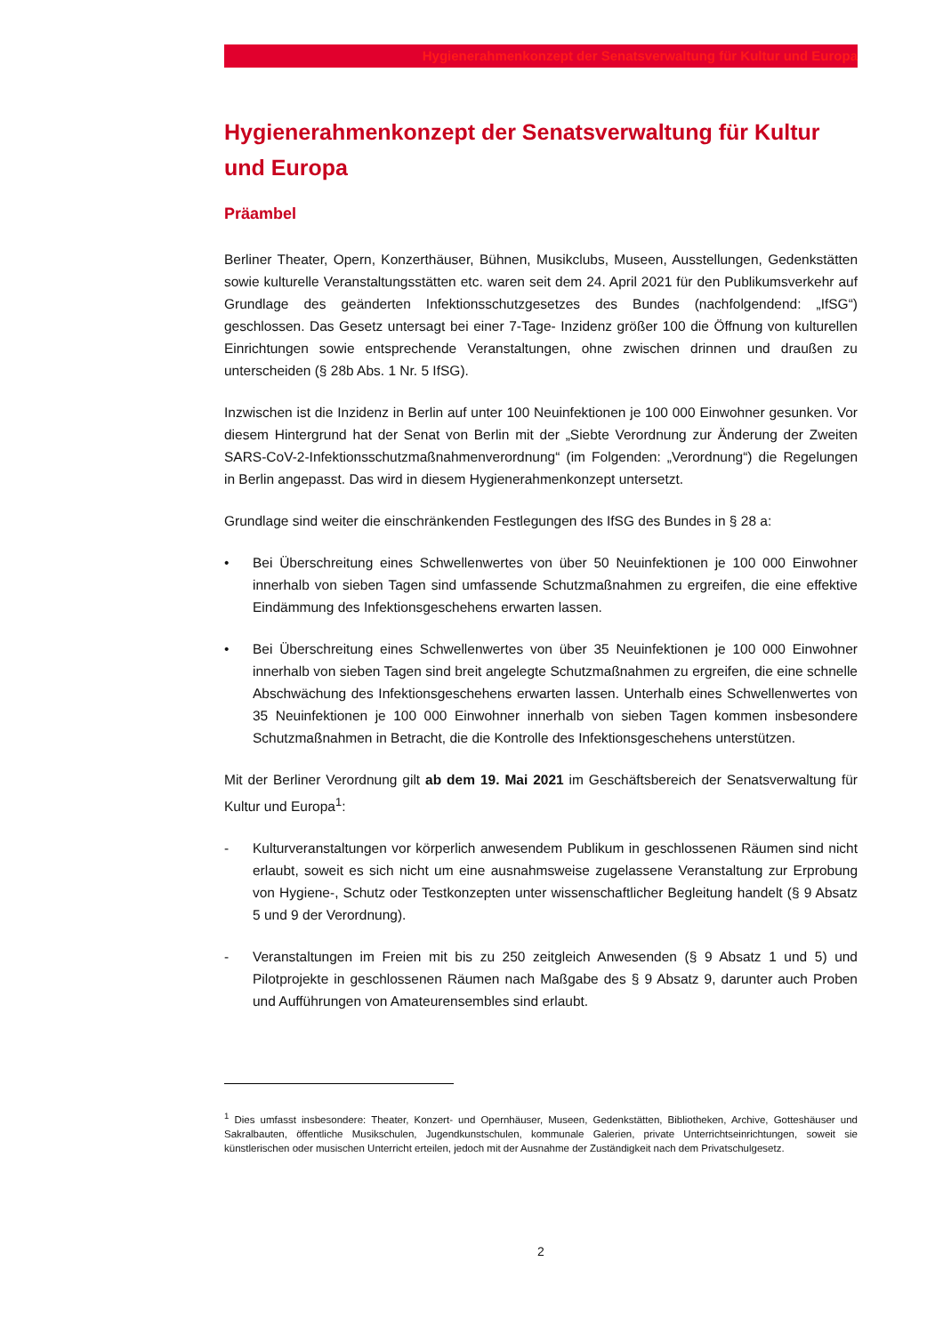Hygienerahmenkonzept der Senatsverwaltung für Kultur und Europa
Hygienerahmenkonzept der Senatsverwaltung für Kultur und Europa
Präambel
Berliner Theater, Opern, Konzerthäuser, Bühnen, Musikclubs, Museen, Ausstellungen, Gedenkstätten sowie kulturelle Veranstaltungsstätten etc. waren seit dem 24. April 2021 für den Publikumsverkehr auf Grundlage des geänderten Infektionsschutzgesetzes des Bundes (nachfolgendend: „IfSG“) geschlossen. Das Gesetz untersagt bei einer 7-Tage- Inzidenz größer 100 die Öffnung von kulturellen Einrichtungen sowie entsprechende Veranstaltungen, ohne zwischen drinnen und draußen zu unterscheiden (§ 28b Abs. 1 Nr. 5 IfSG).
Inzwischen ist die Inzidenz in Berlin auf unter 100 Neuinfektionen je 100 000 Einwohner gesunken. Vor diesem Hintergrund hat der Senat von Berlin mit der „Siebte Verordnung zur Änderung der Zweiten SARS-CoV-2-Infektionsschutzmaßnahmenverordnung“ (im Folgenden: „Verordnung“) die Regelungen in Berlin angepasst. Das wird in diesem Hygienerahmenkonzept untersetzt.
Grundlage sind weiter die einschränkenden Festlegungen des IfSG des Bundes in § 28 a:
• Bei Überschreitung eines Schwellenwertes von über 50 Neuinfektionen je 100 000 Einwohner innerhalb von sieben Tagen sind umfassende Schutzmaßnahmen zu ergreifen, die eine effektive Eindämmung des Infektionsgeschehens erwarten lassen.
• Bei Überschreitung eines Schwellenwertes von über 35 Neuinfektionen je 100 000 Einwohner innerhalb von sieben Tagen sind breit angelegte Schutzmaßnahmen zu ergreifen, die eine schnelle Abschwächung des Infektionsgeschehens erwarten lassen. Unterhalb eines Schwellenwertes von 35 Neuinfektionen je 100 000 Einwohner innerhalb von sieben Tagen kommen insbesondere Schutzmaßnahmen in Betracht, die die Kontrolle des Infektionsgeschehens unterstützen.
Mit der Berliner Verordnung gilt ab dem 19. Mai 2021 im Geschäftsbereich der Senatsverwaltung für Kultur und Europa<sup>1</sup>:
- Kulturveranstaltungen vor körperlich anwesendem Publikum in geschlossenen Räumen sind nicht erlaubt, soweit es sich nicht um eine ausnahmsweise zugelassene Veranstaltung zur Erprobung von Hygiene-, Schutz oder Testkonzepten unter wissenschaftlicher Begleitung handelt (§ 9 Absatz 5 und 9 der Verordnung).
- Veranstaltungen im Freien mit bis zu 250 zeitgleich Anwesenden (§ 9 Absatz 1 und 5) und Pilotprojekte in geschlossenen Räumen nach Maßgabe des § 9 Absatz 9, darunter auch Proben und Aufführungen von Amateurensembles sind erlaubt.
<sup>1</sup> Dies umfasst insbesondere: Theater, Konzert- und Opernhäuser, Museen, Gedenkstätten, Bibliotheken, Archive, Gotteshäuser und Sakralbauten, öffentliche Musikschulen, Jugendkunstschulen, kommunale Galerien, private Unterrichtseinrichtungen, soweit sie künstlerischen oder musischen Unterricht erteilen, jedoch mit der Ausnahme der Zuständigkeit nach dem Privatschulgesetz.
2